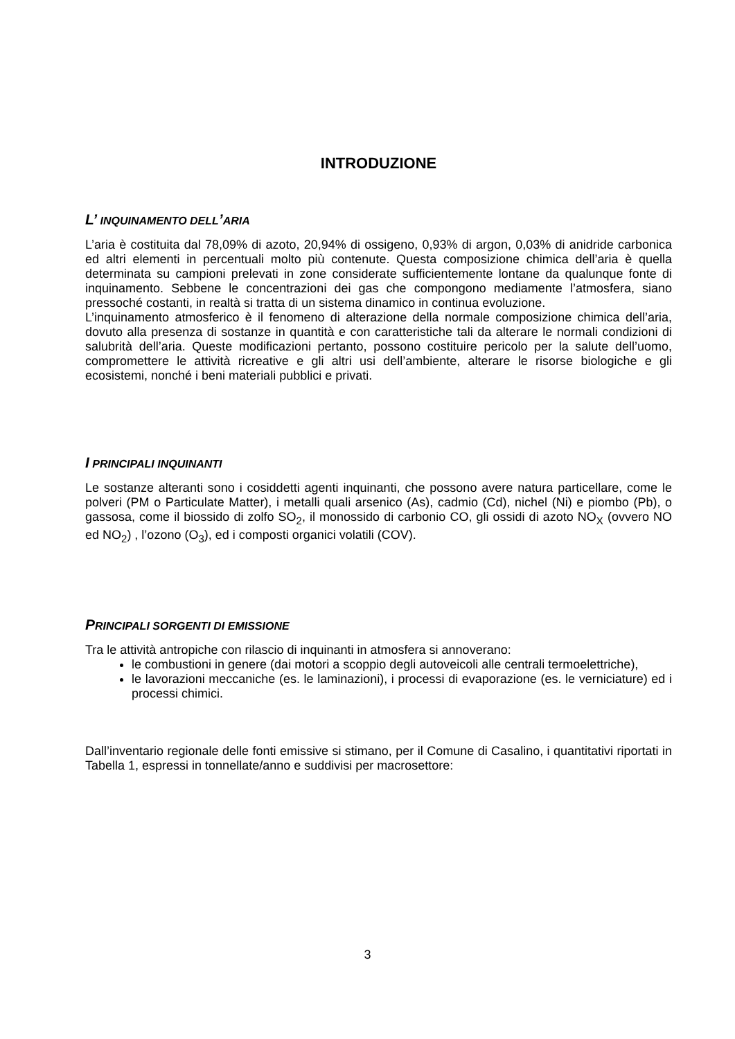INTRODUZIONE
L’ INQUINAMENTO DELL’ARIA
L’aria è costituita dal 78,09% di azoto, 20,94% di ossigeno, 0,93% di argon, 0,03% di anidride carbonica ed altri elementi in percentuali molto più contenute. Questa composizione chimica dell’aria è quella determinata su campioni prelevati in zone considerate sufficientemente lontane da qualunque fonte di inquinamento. Sebbene le concentrazioni dei gas che compongono mediamente l’atmosfera, siano pressoché costanti, in realtà si tratta di un sistema dinamico in continua evoluzione.
L’inquinamento atmosferico è il fenomeno di alterazione della normale composizione chimica dell’aria, dovuto alla presenza di sostanze in quantità e con caratteristiche tali da alterare le normali condizioni di salubrità dell’aria. Queste modificazioni pertanto, possono costituire pericolo per la salute dell’uomo, compromettere le attività ricreative e gli altri usi dell’ambiente, alterare le risorse biologiche e gli ecosistemi, nonché i beni materiali pubblici e privati.
I PRINCIPALI INQUINANTI
Le sostanze alteranti sono i cosiddetti agenti inquinanti, che possono avere natura particellare, come le polveri (PM o Particulate Matter), i metalli quali arsenico (As), cadmio (Cd), nichel (Ni) e piombo (Pb), o gassosa, come il biossido di zolfo SO<sub>2</sub>, il monossido di carbonio CO, gli ossidi di azoto NO<sub>X</sub> (ovvero NO ed NO<sub>2</sub>) , l’ozono (O<sub>3</sub>), ed i composti organici volatili (COV).
PRINCIPALI SORGENTI DI EMISSIONE
Tra le attività antropiche con rilascio di inquinanti in atmosfera si annoverano:
le combustioni in genere (dai motori a scoppio degli autoveicoli alle centrali termoelettriche),
le lavorazioni meccaniche (es. le laminazioni), i processi di evaporazione (es. le verniciature) ed i processi chimici.
Dall’inventario regionale delle fonti emissive si stimano, per il Comune di Casalino, i quantitativi riportati in Tabella 1, espressi in tonnellate/anno e suddivisi per macrosettore:
3